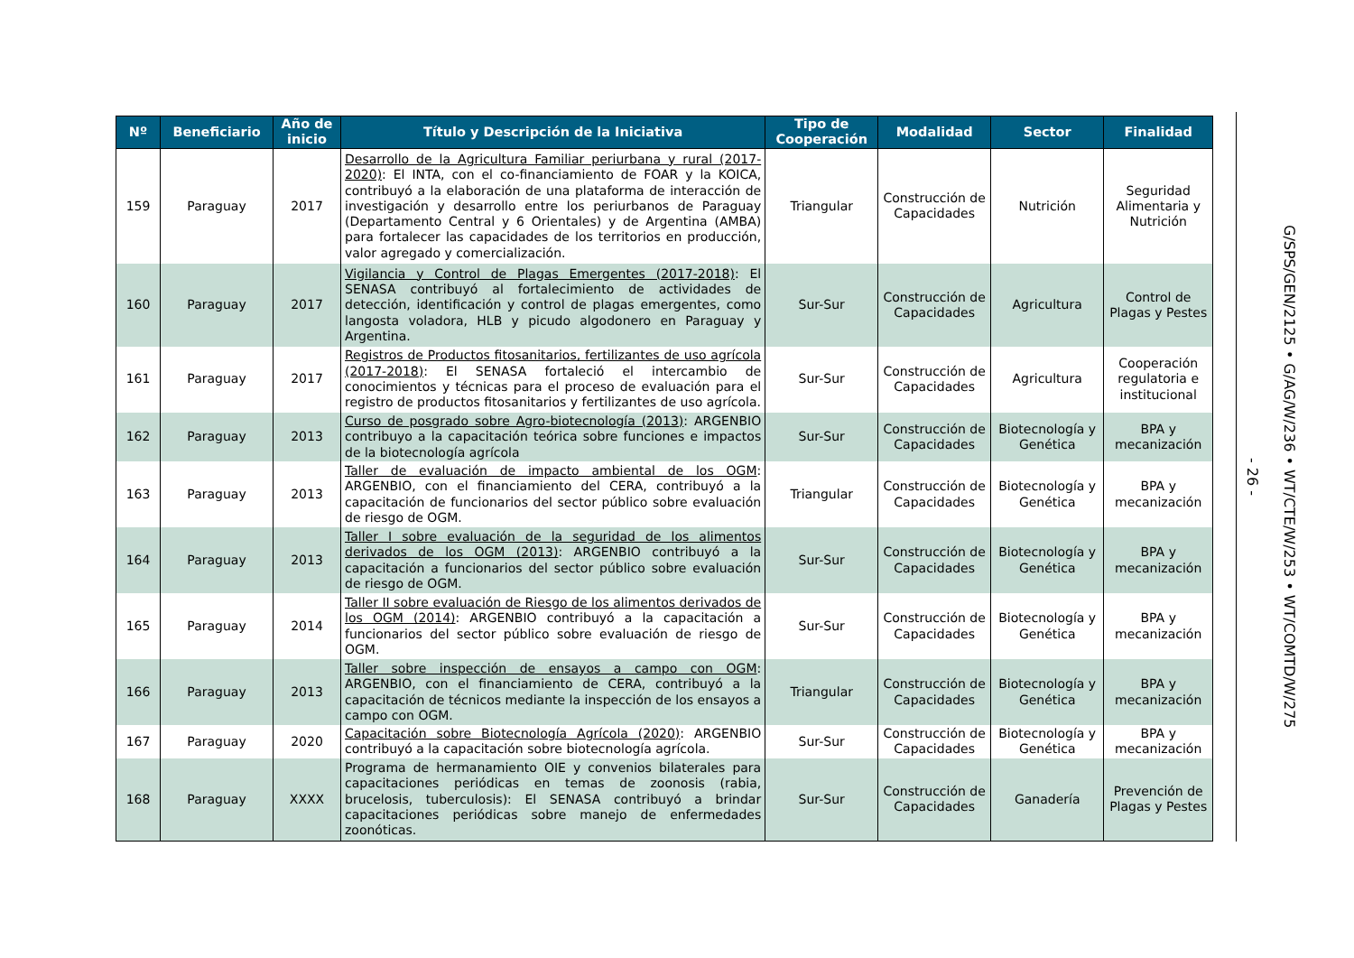| Nº | Beneficiario | Año de inicio | Título y Descripción de la Iniciativa | Tipo de Cooperación | Modalidad | Sector | Finalidad |
| --- | --- | --- | --- | --- | --- | --- | --- |
| 159 | Paraguay | 2017 | Desarrollo de la Agricultura Familiar periurbana y rural (2017-2020) : El INTA, con el co-financiamiento de FOAR y la KOICA, contribuyó a la elaboración de una plataforma de interacción de investigación y desarrollo entre los periurbanos de Paraguay (Departamento Central y 6 Orientales) y de Argentina (AMBA) para fortalecer las capacidades de los territorios en producción, valor agregado y comercialización. | Triangular | Construcción de Capacidades | Nutrición | Seguridad Alimentaria y Nutrición |
| 160 | Paraguay | 2017 | Vigilancia y Control de Plagas Emergentes (2017-2018) : El SENASA contribuyó al fortalecimiento de actividades de detección, identificación y control de plagas emergentes, como langosta voladora, HLB y picudo algodonero en Paraguay y Argentina. | Sur-Sur | Construcción de Capacidades | Agricultura | Control de Plagas y Pestes |
| 161 | Paraguay | 2017 | Registros de Productos fitosanitarios, fertilizantes de uso agrícola (2017-2018) : El SENASA fortaleció el intercambio de conocimientos y técnicas para el proceso de evaluación para el registro de productos fitosanitarios y fertilizantes de uso agrícola. | Sur-Sur | Construcción de Capacidades | Agricultura | Cooperación regulatoria e institucional |
| 162 | Paraguay | 2013 | Curso de posgrado sobre Agro-biotecnología (2013) : ARGENBIO contribuyo a la capacitación teórica sobre funciones e impactos de la biotecnología agrícola | Sur-Sur | Construcción de Capacidades | Biotecnología y Genética | BPA y mecanización |
| 163 | Paraguay | 2013 | Taller de evaluación de impacto ambiental de los OGM : ARGENBIO, con el financiamiento del CERA, contribuyó a la capacitación de funcionarios del sector público sobre evaluación de riesgo de OGM. | Triangular | Construcción de Capacidades | Biotecnología y Genética | BPA y mecanización |
| 164 | Paraguay | 2013 | Taller I sobre evaluación de la seguridad de los alimentos derivados de los OGM (2013) : ARGENBIO contribuyó a la capacitación a funcionarios del sector público sobre evaluación de riesgo de OGM. | Sur-Sur | Construcción de Capacidades | Biotecnología y Genética | BPA y mecanización |
| 165 | Paraguay | 2014 | Taller II sobre evaluación de Riesgo de los alimentos derivados de los OGM (2014) : ARGENBIO contribuyó a la capacitación a funcionarios del sector público sobre evaluación de riesgo de OGM. | Sur-Sur | Construcción de Capacidades | Biotecnología y Genética | BPA y mecanización |
| 166 | Paraguay | 2013 | Taller sobre inspección de ensayos a campo con OGM : ARGENBIO, con el financiamiento de CERA, contribuyó a la capacitación de técnicos mediante la inspección de los ensayos a campo con OGM. | Triangular | Construcción de Capacidades | Biotecnología y Genética | BPA y mecanización |
| 167 | Paraguay | 2020 | Capacitación sobre Biotecnología Agrícola (2020) : ARGENBIO contribuyó a la capacitación sobre biotecnología agrícola. | Sur-Sur | Construcción de Capacidades | Biotecnología y Genética | BPA y mecanización |
| 168 | Paraguay | XXXX | Programa de hermanamiento OIE y convenios bilaterales para capacitaciones periódicas en temas de zoonosis (rabia, brucelosis, tuberculosis): El SENASA contribuyó a brindar capacitaciones periódicas sobre manejo de enfermedades zoonóticas. | Sur-Sur | Construcción de Capacidades | Ganadería | Prevención de Plagas y Pestes |
- 26 -
G/SPS/GEN/2125 • G/AG/W/236 • WT/CTE/W/253 • WT/COMTD/W/275